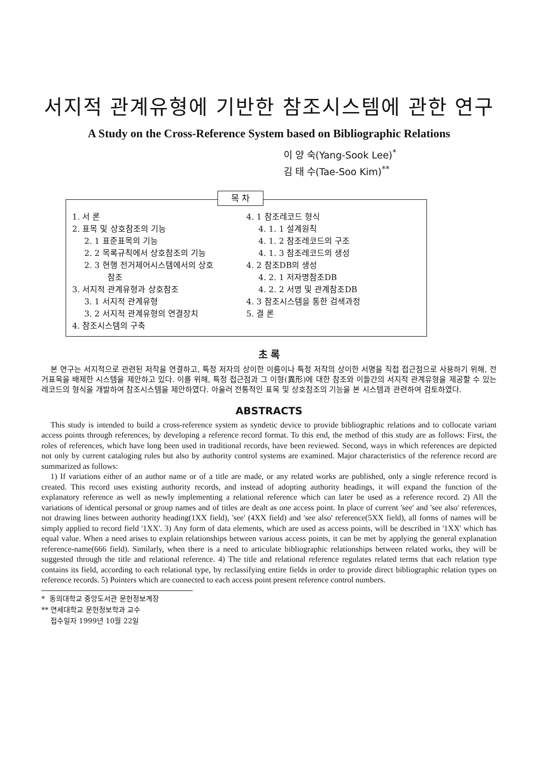서지적 관계유형에 기반한 참조시스템에 관한 연구
A Study on the Cross-Reference System based on Bibliographic Relations
이 양 숙(Yang-Sook Lee)<sup>*</sup>
김 태 수(Tae-Soo Kim)<sup>**</sup>
목 차
1. 서 론
2. 표목 및 상호참조의 기능
2. 1 표준표목의 기능
2. 2 목록규칙에서 상호참조의 기능
2. 3 현행 전거제어시스템에서의 상호
참조
3. 서지적 관계유형과 상호참조
3. 1 서지적 관계유형
3. 2 서지적 관계유형의 연결장치
4. 참조시스템의 구축
4. 1 참조레코드 형식
4. 1. 1 설계원칙
4. 1. 2 참조레코드의 구조
4. 1. 3 참조레코드의 생성
4. 2 참조DB의 생성
4. 2. 1 저자명참조DB
4. 2. 2 서명 및 관계참조DB
4. 3 참조시스템을 통한 검색과정
5. 결 론
초 록
본 연구는 서지적으로 관련된 저작을 연결하고, 특정 저자의 상이한 이름이나 특정 저작의 상이한 서명을 직접 접근점으로 사용하기 위해, 전거표목을 배제한 시스템을 제안하고 있다. 이를 위해, 특정 접근점과 그 이형(異形)에 대한 참조와 이들간의 서지적 관계유형을 제공할 수 있는 레코드의 형식을 개발하여 참조시스템을 제안하였다. 아울러 전통적인 표목 및 상호참조의 기능을 본 시스템과 관련하여 검토하였다.
ABSTRACTS
This study is intended to build a cross-reference system as syndetic device to provide bibliographic relations and to collocate variant access points through references, by developing a reference record format. To this end, the method of this study are as follows: First, the roles of references, which have long been used in traditional records, have been reviewed. Second, ways in which references are depicted not only by current cataloging rules but also by authority control systems are examined. Major characteristics of the reference record are summarized as follows:
1) If variations either of an author name or of a title are made, or any related works are published, only a single reference record is created. This record uses existing authority records, and instead of adopting authority headings, it will expand the function of the explanatory reference as well as newly implementing a relational reference which can later be used as a reference record. 2) All the variations of identical personal or group names and of titles are dealt as one access point. In place of current 'see' and 'see also' references, not drawing lines between authority heading(1XX field), 'see' (4XX field) and 'see also' reference(5XX field), all forms of names will be simply applied to record field '1XX'. 3) Any form of data elements, which are used as access points, will be described in '1XX' which has equal value. When a need arises to explain relationships between various access points, it can be met by applying the general explanation reference-name(666 field). Similarly, when there is a need to articulate bibliographic relationships between related works, they will be suggested through the title and relational reference. 4) The title and relational reference regulates related terms that each relation type contains its field, according to each relational type, by reclassifying entire fields in order to provide direct bibliographic relation types on reference records. 5) Pointers which are connected to each access point present reference control numbers.
* 동의대학교 중앙도서관 문헌정보계장
** 연세대학교 문헌정보학과 교수
접수일자 1999년 10월 22일